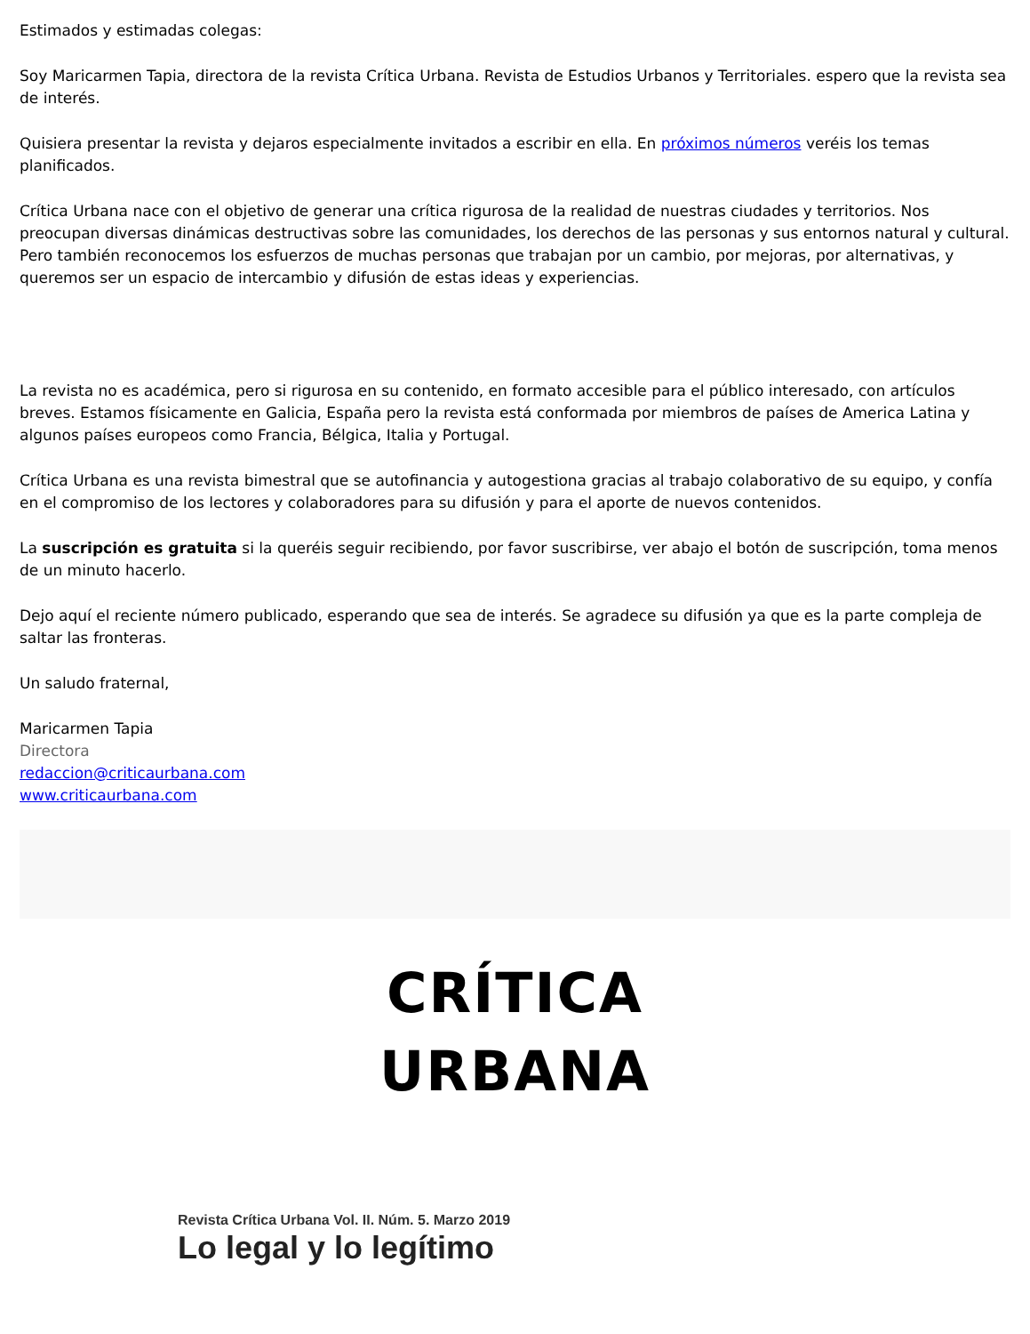Estimados y estimadas colegas:
Soy Maricarmen Tapia, directora de la revista Crítica Urbana. Revista de Estudios Urbanos y Territoriales. espero que la revista sea de interés.
Quisiera presentar la revista y dejaros especialmente invitados a escribir en ella. En próximos números veréis los temas planificados.
Crítica Urbana nace con el objetivo de generar una crítica rigurosa de la realidad de nuestras ciudades y territorios. Nos preocupan diversas dinámicas destructivas sobre las comunidades, los derechos de las personas y sus entornos natural y cultural. Pero también reconocemos los esfuerzos de muchas personas que trabajan por un cambio, por mejoras, por alternativas, y queremos ser un espacio de intercambio y difusión de estas ideas y experiencias.
La revista no es académica, pero si rigurosa en su contenido, en formato accesible para el público interesado, con artículos breves. Estamos físicamente en Galicia, España pero la revista está conformada por miembros de países de America Latina y algunos países europeos como Francia, Bélgica, Italia y Portugal.
Crítica Urbana es una revista bimestral que se autofinancia y autogestiona gracias al trabajo colaborativo de su equipo, y confía en el compromiso de los lectores y colaboradores para su difusión y para el aporte de nuevos contenidos.
La suscripción es gratuita si la queréis seguir recibiendo, por favor suscribirse, ver abajo el botón de suscripción, toma menos de un minuto hacerlo.
Dejo aquí el reciente número publicado, esperando que sea de interés. Se agradece su difusión ya que es la parte compleja de saltar las fronteras.
Un saludo fraternal,
Maricarmen Tapia
Directora
redaccion@criticaurbana.com
www.criticaurbana.com
CRÍTICA
URBANA
Revista Crítica Urbana Vol. II. Núm. 5. Marzo 2019
Lo legal y lo legítimo